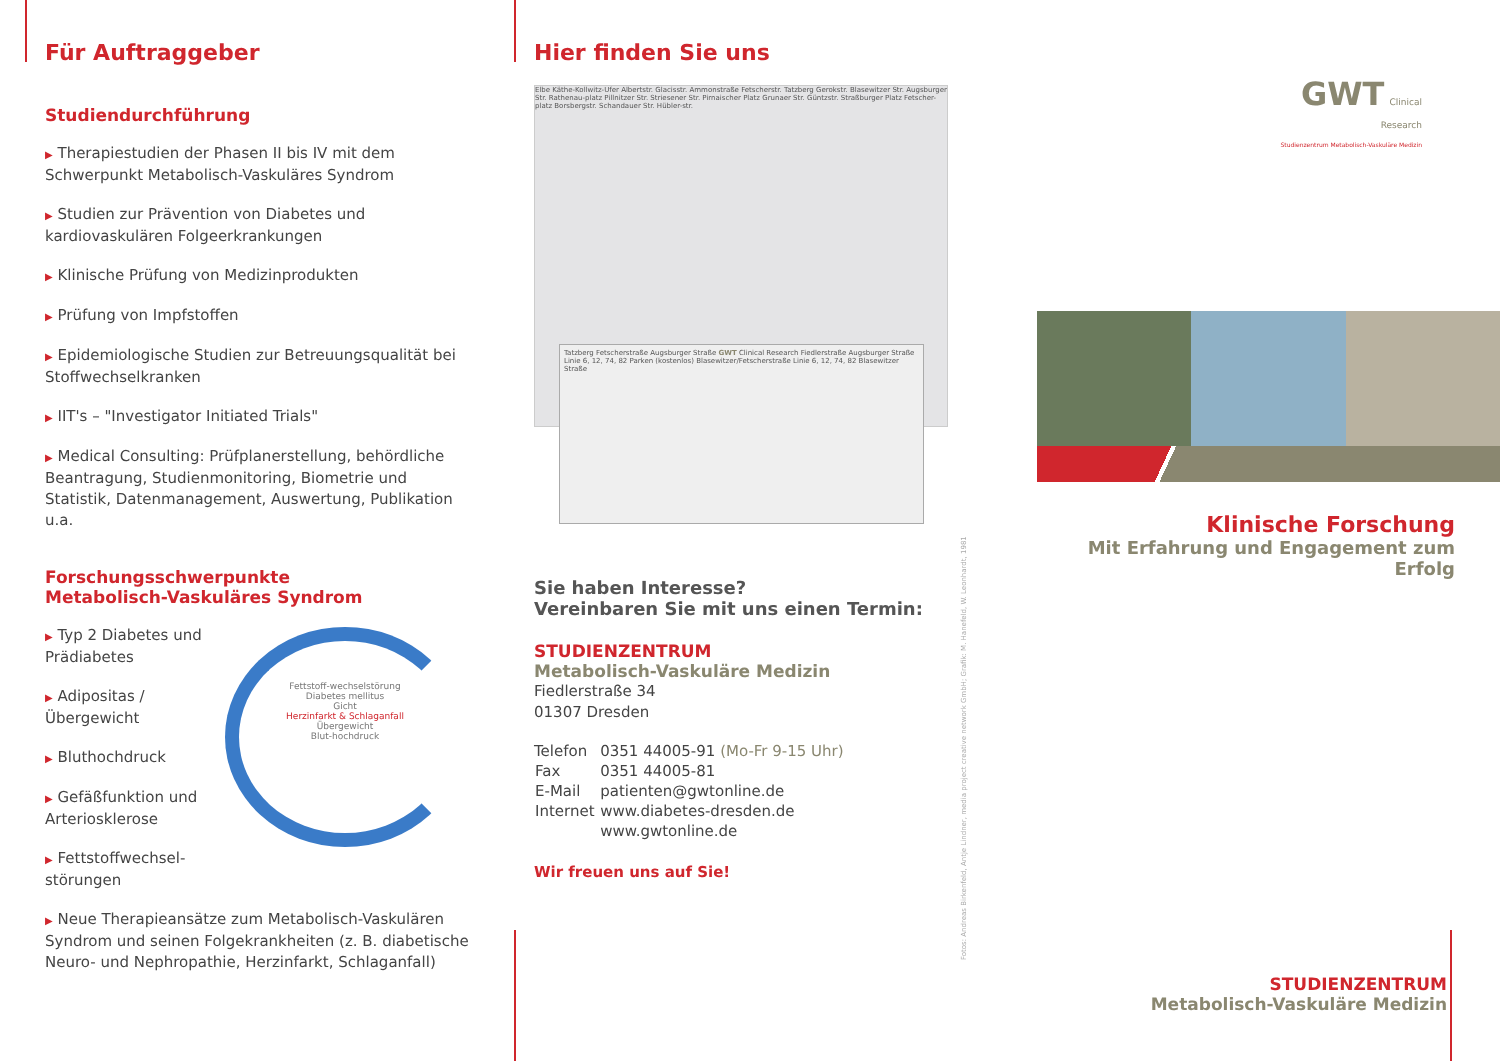Für Auftraggeber
Studiendurchführung
▶ Therapiestudien der Phasen II bis IV mit dem Schwerpunkt Metabolisch-Vaskuläres Syndrom
▶ Studien zur Prävention von Diabetes und kardiovaskulären Folgeerkrankungen
▶ Klinische Prüfung von Medizinprodukten
▶ Prüfung von Impfstoffen
▶ Epidemiologische Studien zur Betreuungsqualität bei Stoffwechselkranken
▶ IIT's – "Investigator Initiated Trials"
▶ Medical Consulting: Prüfplanerstellung, behördliche Beantragung, Studienmonitoring, Biometrie und Statistik, Datenmanagement, Auswertung, Publikation u.a.
Forschungsschwerpunkte
Metabolisch-Vaskuläres Syndrom
▶ Typ 2 Diabetes und Prädiabetes
▶ Adipositas / Übergewicht
▶ Bluthochdruck
▶ Gefäßfunktion und Arteriosklerose
▶ Fettstoffwechsel-störungen
Fettstoff-wechselstörung
Diabetes mellitus
Gicht
Herzinfarkt & Schlaganfall
Übergewicht
Blut-hochdruck
▶ Neue Therapieansätze zum Metabolisch-Vaskulären Syndrom und seinen Folgekrankheiten (z. B. diabetische Neuro- und Nephropathie, Herzinfarkt, Schlaganfall)
Hier finden Sie uns
Elbe Käthe-Kollwitz-Ufer Albertstr. Glacisstr. Ammonstraße Fetscherstr. Tatzberg Gerokstr. Blasewitzer Str. Augsburger Str. Rathenau-platz Pillnitzer Str. Striesener Str. Pirnaischer Platz Grunaer Str. Güntzstr. Straßburger Platz Fetscher-platz Borsbergstr. Schandauer Str. Hübler-str.
Tatzberg Fetscherstraße Augsburger Straße GWT Clinical Research Fiedlerstraße Augsburger Straße Linie 6, 12, 74, 82 Parken (kostenlos) Blasewitzer/Fetscherstraße Linie 6, 12, 74, 82 Blasewitzer Straße
Sie haben Interesse?
Vereinbaren Sie mit uns einen Termin:
STUDIENZENTRUM
Metabolisch-Vaskuläre Medizin
Fiedlerstraße 34
01307 Dresden
| Telefon | 0351 44005-91 (Mo-Fr 9-15 Uhr) |
| Fax | 0351 44005-81 |
| E-Mail | patienten@gwtonline.de |
| Internet | www.diabetes-dresden.de |
| | www.gwtonline.de |
Wir freuen uns auf Sie!
Fotos: Andreas Birkenfeld, Antje Lindner, media project creative network GmbH; Grafik: M. Hanefeld, W. Leonhardt, 1981
GWT Clinical Research
Studienzentrum Metabolisch-Vaskuläre Medizin
Klinische Forschung
Mit Erfahrung und Engagement zum Erfolg
STUDIENZENTRUM
Metabolisch-Vaskuläre Medizin